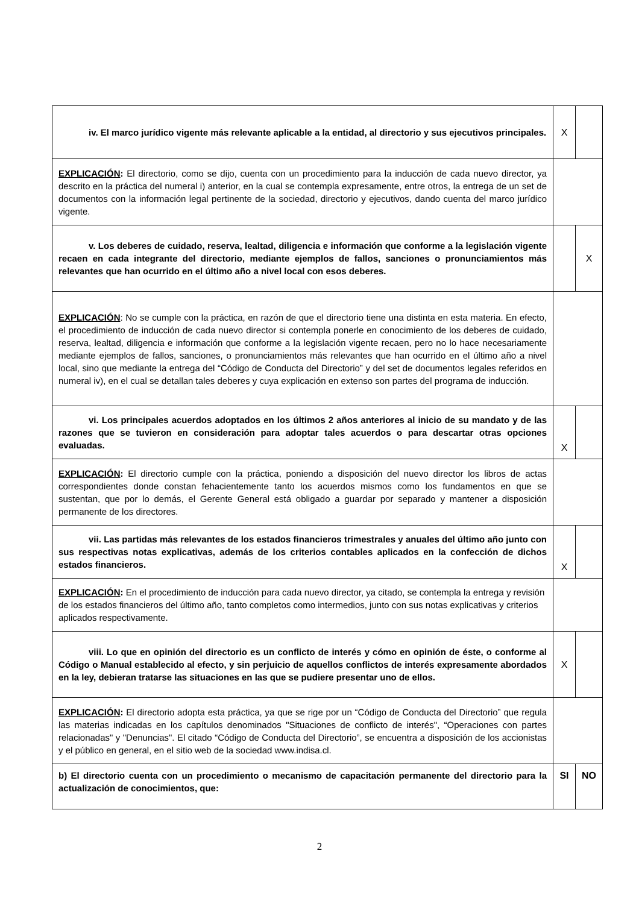| iv. El marco jurídico vigente más relevante aplicable a la entidad, al directorio y sus ejecutivos principales. | X | |
| EXPLICACIÓN : El directorio, como se dijo, cuenta con un procedimiento para la inducción de cada nuevo director, ya descrito en la práctica del numeral i) anterior, en la cual se contempla expresamente, entre otros, la entrega de un set de documentos con la información legal pertinente de la sociedad, directorio y ejecutivos, dando cuenta del marco jurídico vigente. | | |
| v. Los deberes de cuidado, reserva, lealtad, diligencia e información que conforme a la legislación vigente recaen en cada integrante del directorio, mediante ejemplos de fallos, sanciones o pronunciamientos más relevantes que han ocurrido en el último año a nivel local con esos deberes. | | X |
| EXPLICACIÓN : No se cumple con la práctica, en razón de que el directorio tiene una distinta en esta materia. En efecto, el procedimiento de inducción de cada nuevo director si contempla ponerle en conocimiento de los deberes de cuidado, reserva, lealtad, diligencia e información que conforme a la legislación vigente recaen, pero no lo hace necesariamente mediante ejemplos de fallos, sanciones, o pronunciamientos más relevantes que han ocurrido en el último año a nivel local, sino que mediante la entrega del “Código de Conducta del Directorio” y del set de documentos legales referidos en numeral iv), en el cual se detallan tales deberes y cuya explicación en extenso son partes del programa de inducción. | | |
| vi. Los principales acuerdos adoptados en los últimos 2 años anteriores al inicio de su mandato y de las razones que se tuvieron en consideración para adoptar tales acuerdos o para descartar otras opciones evaluadas. | X | |
| EXPLICACIÓN : El directorio cumple con la práctica, poniendo a disposición del nuevo director los libros de actas correspondientes donde constan fehacientemente tanto los acuerdos mismos como los fundamentos en que se sustentan, que por lo demás, el Gerente General está obligado a guardar por separado y mantener a disposición permanente de los directores. | | |
| vii. Las partidas más relevantes de los estados financieros trimestrales y anuales del último año junto con sus respectivas notas explicativas, además de los criterios contables aplicados en la confección de dichos estados financieros. | X | |
| EXPLICACIÓN : En el procedimiento de inducción para cada nuevo director, ya citado, se contempla la entrega y revisión de los estados financieros del último año, tanto completos como intermedios, junto con sus notas explicativas y criterios aplicados respectivamente. | | |
| viii. Lo que en opinión del directorio es un conflicto de interés y cómo en opinión de éste, o conforme al Código o Manual establecido al efecto, y sin perjuicio de aquellos conflictos de interés expresamente abordados en la ley, debieran tratarse las situaciones en las que se pudiere presentar uno de ellos. | X | |
| EXPLICACIÓN : El directorio adopta esta práctica, ya que se rige por un “Código de Conducta del Directorio” que regula las materias indicadas en los capítulos denominados "Situaciones de conflicto de interés", “Operaciones con partes relacionadas" y "Denuncias". El citado “Código de Conducta del Directorio”, se encuentra a disposición de los accionistas y el público en general, en el sitio web de la sociedad www.indisa.cl. | | |
| b) El directorio cuenta con un procedimiento o mecanismo de capacitación permanente del directorio para la actualización de conocimientos, que: | SI | NO |
2